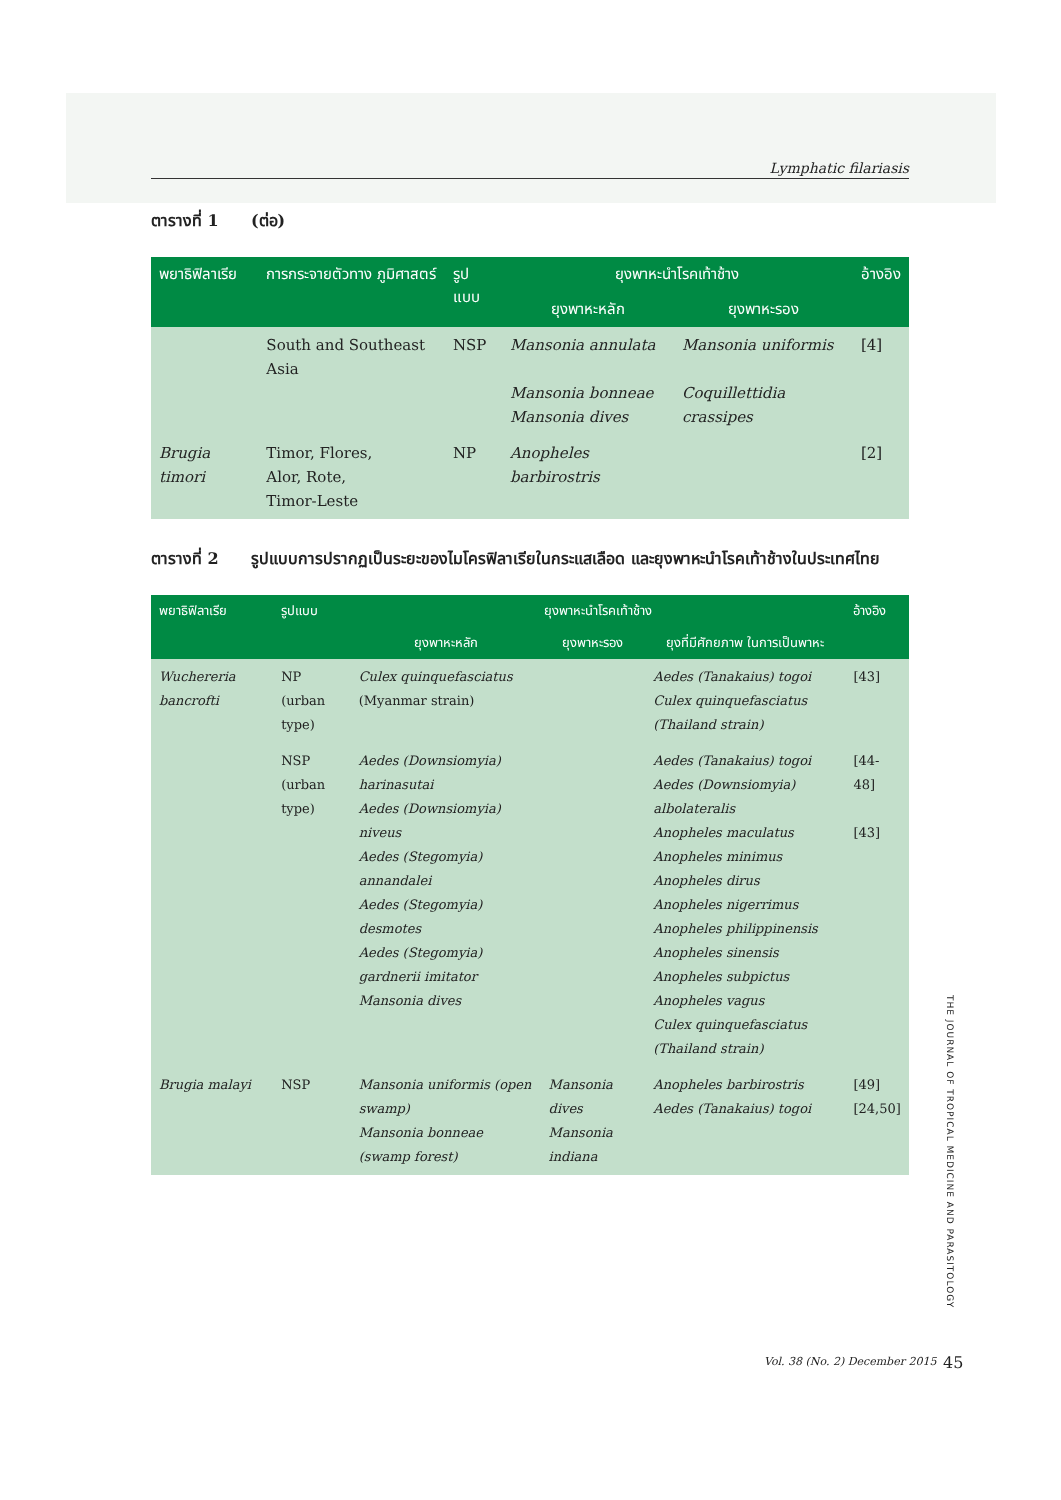Lymphatic filariasis
ตารางที่ 1 (ต่อ)
| พยาธิฟิลาเรีย | การกระจายตัวทาง ภูมิศาสตร์ | รูปแบบ | ยุงพาหะนำโรคเท้าช้าง | | อ้างอิง |
| --- | --- | --- | --- | --- | --- |
| | | | ยุงพาหะหลัก | ยุงพาหะรอง | |
| | South and Southeast Asia | NSP | Mansonia annulata Mansonia bonneae Mansonia dives | Mansonia uniformis Coquillettidia crassipes | [4] |
| Brugia timori | Timor, Flores, Alor, Rote, Timor-Leste | NP | Anopheles barbirostris | | [2] |
ตารางที่ 2 รูปแบบการปรากฏเป็นระยะของไมโครฟิลาเรียในกระแสเลือด และยุงพาหะนำโรคเท้าช้างในประเทศไทย
| พยาธิฟิลาเรีย | รูปแบบ | ยุงพาหะนำโรคเท้าช้าง | | | อ้างอิง |
| --- | --- | --- | --- | --- | --- |
| | | ยุงพาหะหลัก | ยุงพาหะรอง | ยุงที่มีศักยภาพ ในการเป็นพาหะ | |
| Wuchereria bancrofti | NP (urban type) | Culex quinquefasciatus (Myanmar strain) | | Aedes (Tanakaius) togoi Culex quinquefasciatus (Thailand strain) | [43] |
| | NSP (urban type) | Aedes (Downsiomyia) harinasutai Aedes (Downsiomyia) niveus Aedes (Stegomyia) annandalei Aedes (Stegomyia) desmotes Aedes (Stegomyia) gardnerii imitator Mansonia dives | | Aedes (Tanakaius) togoi Aedes (Downsiomyia) albolateralis Anopheles maculatus Anopheles minimus Anopheles dirus Anopheles nigerrimus Anopheles philippinensis Anopheles sinensis Anopheles subpictus Anopheles vagus Culex quinquefasciatus (Thailand strain) | [44-48] [43] |
| Brugia malayi | NSP | Mansonia uniformis (open swamp) Mansonia bonneae (swamp forest) | Mansonia dives Mansonia indiana | Anopheles barbirostris Aedes (Tanakaius) togoi | [49] [24,50] |
THE JOURNAL OF TROPICAL MEDICINE AND PARASITOLOGY
Vol. 38 (No. 2) December 2015 45